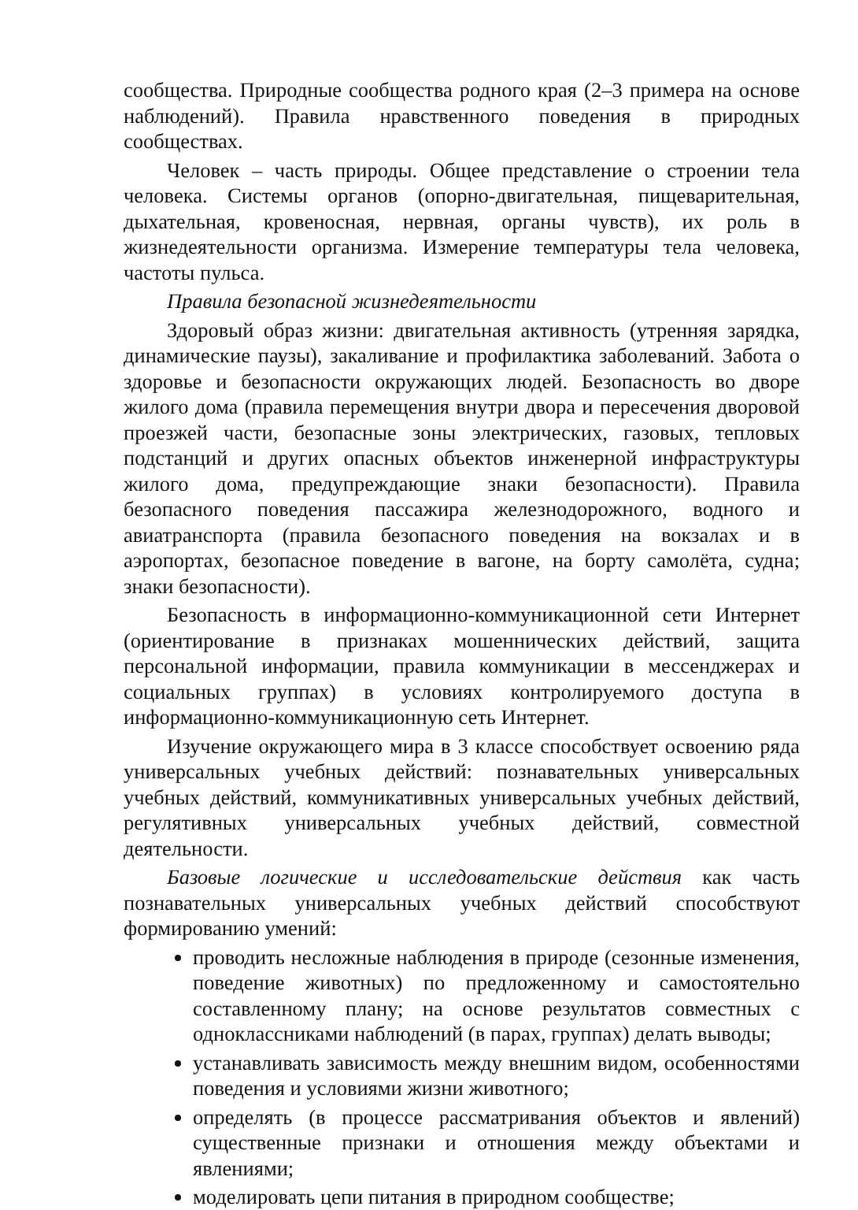сообщества. Природные сообщества родного края (2–3 примера на основе наблюдений). Правила нравственного поведения в природных сообществах.
Человек – часть природы. Общее представление о строении тела человека. Системы органов (опорно-двигательная, пищеварительная, дыхательная, кровеносная, нервная, органы чувств), их роль в жизнедеятельности организма. Измерение температуры тела человека, частоты пульса.
Правила безопасной жизнедеятельности
Здоровый образ жизни: двигательная активность (утренняя зарядка, динамические паузы), закаливание и профилактика заболеваний. Забота о здоровье и безопасности окружающих людей. Безопасность во дворе жилого дома (правила перемещения внутри двора и пересечения дворовой проезжей части, безопасные зоны электрических, газовых, тепловых подстанций и других опасных объектов инженерной инфраструктуры жилого дома, предупреждающие знаки безопасности). Правила безопасного поведения пассажира железнодорожного, водного и авиатранспорта (правила безопасного поведения на вокзалах и в аэропортах, безопасное поведение в вагоне, на борту самолёта, судна; знаки безопасности).
Безопасность в информационно-коммуникационной сети Интернет (ориентирование в признаках мошеннических действий, защита персональной информации, правила коммуникации в мессенджерах и социальных группах) в условиях контролируемого доступа в информационно-коммуникационную сеть Интернет.
Изучение окружающего мира в 3 классе способствует освоению ряда универсальных учебных действий: познавательных универсальных учебных действий, коммуникативных универсальных учебных действий, регулятивных универсальных учебных действий, совместной деятельности.
Базовые логические и исследовательские действия как часть познавательных универсальных учебных действий способствуют формированию умений:
проводить несложные наблюдения в природе (сезонные изменения, поведение животных) по предложенному и самостоятельно составленному плану; на основе результатов совместных с одноклассниками наблюдений (в парах, группах) делать выводы;
устанавливать зависимость между внешним видом, особенностями поведения и условиями жизни животного;
определять (в процессе рассматривания объектов и явлений) существенные признаки и отношения между объектами и явлениями;
моделировать цепи питания в природном сообществе;